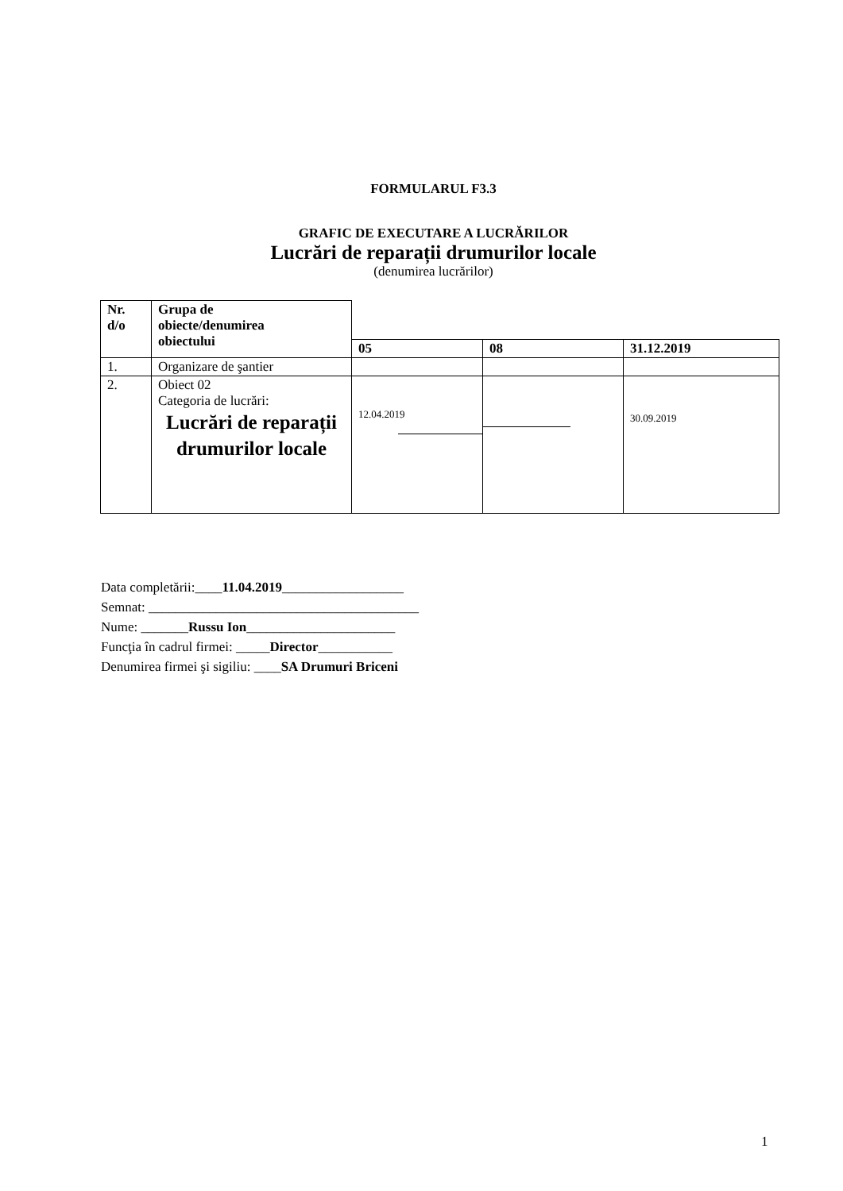FORMULARUL F3.3
GRAFIC DE EXECUTARE A LUCRĂRILOR
Lucrări de reparații drumurilor locale
(denumirea lucrărilor)
| Nr. d/o | Grupa de obiecte/denumirea obiectului | | | |
| | | 05 | 08 | 31.12.2019 |
| 1. | Organizare de şantier | | | |
| 2. | Obiect 02 Categoria de lucrări: Lucrări de reparații drumurilor locale | 12.04.2019 | | 30.09.2019 |
Data completării:____11.04.2019__________________
Semnat: ________________________________________
Nume: _______Russu Ion______________________
Funcţia în cadrul firmei: _____Director___________
Denumirea firmei şi sigiliu: ____SA Drumuri Briceni
1